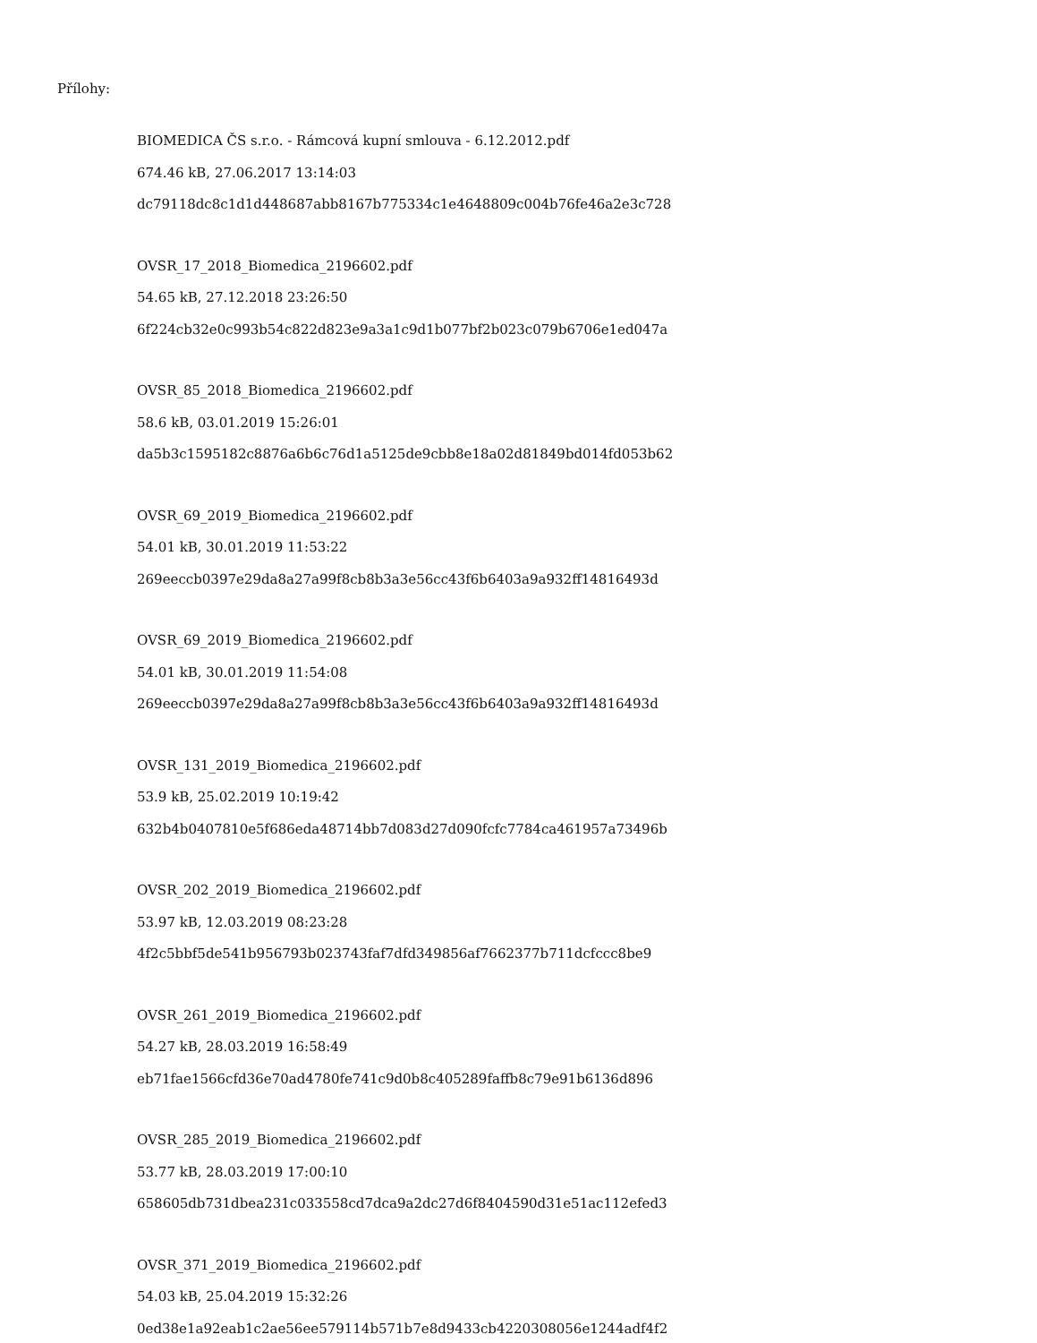Přílohy:
BIOMEDICA ČS s.r.o. - Rámcová kupní smlouva - 6.12.2012.pdf
674.46 kB, 27.06.2017 13:14:03
dc79118dc8c1d1d448687abb8167b775334c1e4648809c004b76fe46a2e3c728
OVSR_17_2018_Biomedica_2196602.pdf
54.65 kB, 27.12.2018 23:26:50
6f224cb32e0c993b54c822d823e9a3a1c9d1b077bf2b023c079b6706e1ed047a
OVSR_85_2018_Biomedica_2196602.pdf
58.6 kB, 03.01.2019 15:26:01
da5b3c1595182c8876a6b6c76d1a5125de9cbb8e18a02d81849bd014fd053b62
OVSR_69_2019_Biomedica_2196602.pdf
54.01 kB, 30.01.2019 11:53:22
269eeccb0397e29da8a27a99f8cb8b3a3e56cc43f6b6403a9a932ff14816493d
OVSR_69_2019_Biomedica_2196602.pdf
54.01 kB, 30.01.2019 11:54:08
269eeccb0397e29da8a27a99f8cb8b3a3e56cc43f6b6403a9a932ff14816493d
OVSR_131_2019_Biomedica_2196602.pdf
53.9 kB, 25.02.2019 10:19:42
632b4b0407810e5f686eda48714bb7d083d27d090fcfc7784ca461957a73496b
OVSR_202_2019_Biomedica_2196602.pdf
53.97 kB, 12.03.2019 08:23:28
4f2c5bbf5de541b956793b023743faf7dfd349856af7662377b711dcfccc8be9
OVSR_261_2019_Biomedica_2196602.pdf
54.27 kB, 28.03.2019 16:58:49
eb71fae1566cfd36e70ad4780fe741c9d0b8c405289faffb8c79e91b6136d896
OVSR_285_2019_Biomedica_2196602.pdf
53.77 kB, 28.03.2019 17:00:10
658605db731dbea231c033558cd7dca9a2dc27d6f8404590d31e51ac112efed3
OVSR_371_2019_Biomedica_2196602.pdf
54.03 kB, 25.04.2019 15:32:26
0ed38e1a92eab1c2ae56ee579114b571b7e8d9433cb4220308056e1244adf4f2